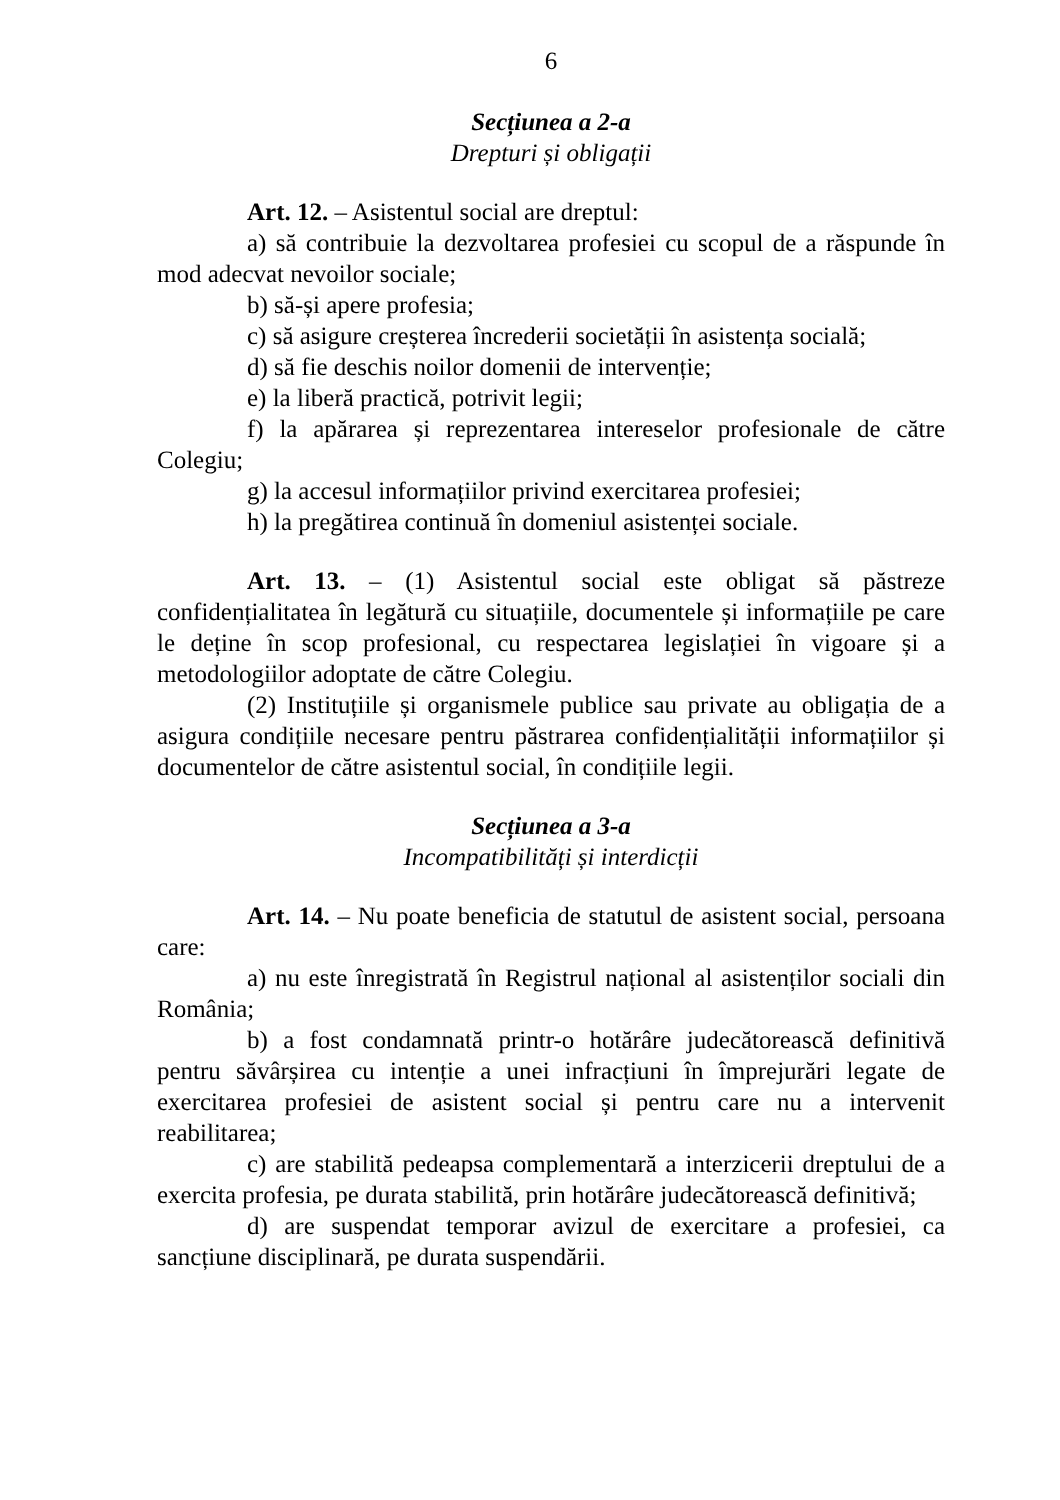6
Secțiunea a 2-a
Drepturi și obligații
Art. 12. – Asistentul social are dreptul:
a) să contribuie la dezvoltarea profesiei cu scopul de a răspunde în mod adecvat nevoilor sociale;
b) să-și apere profesia;
c) să asigure creșterea încrederii societății în asistența socială;
d) să fie deschis noilor domenii de intervenție;
e) la liberă practică, potrivit legii;
f) la apărarea și reprezentarea intereselor profesionale de către Colegiu;
g) la accesul informațiilor privind exercitarea profesiei;
h) la pregătirea continuă în domeniul asistenței sociale.
Art. 13. – (1) Asistentul social este obligat să păstreze confidențialitatea în legătură cu situațiile, documentele și informațiile pe care le deține în scop profesional, cu respectarea legislației în vigoare și a metodologiilor adoptate de către Colegiu.
(2) Instituțiile și organismele publice sau private au obligația de a asigura condițiile necesare pentru păstrarea confidențialității informațiilor și documentelor de către asistentul social, în condițiile legii.
Secțiunea a 3-a
Incompatibilități și interdicții
Art. 14. – Nu poate beneficia de statutul de asistent social, persoana care:
a) nu este înregistrată în Registrul național al asistenților sociali din România;
b) a fost condamnată printr-o hotărâre judecătorească definitivă pentru săvârșirea cu intenție a unei infracțiuni în împrejurări legate de exercitarea profesiei de asistent social și pentru care nu a intervenit reabilitarea;
c) are stabilită pedeapsa complementară a interzicerii dreptului de a exercita profesia, pe durata stabilită, prin hotărâre judecătorească definitivă;
d) are suspendat temporar avizul de exercitare a profesiei, ca sancțiune disciplinară, pe durata suspendării.